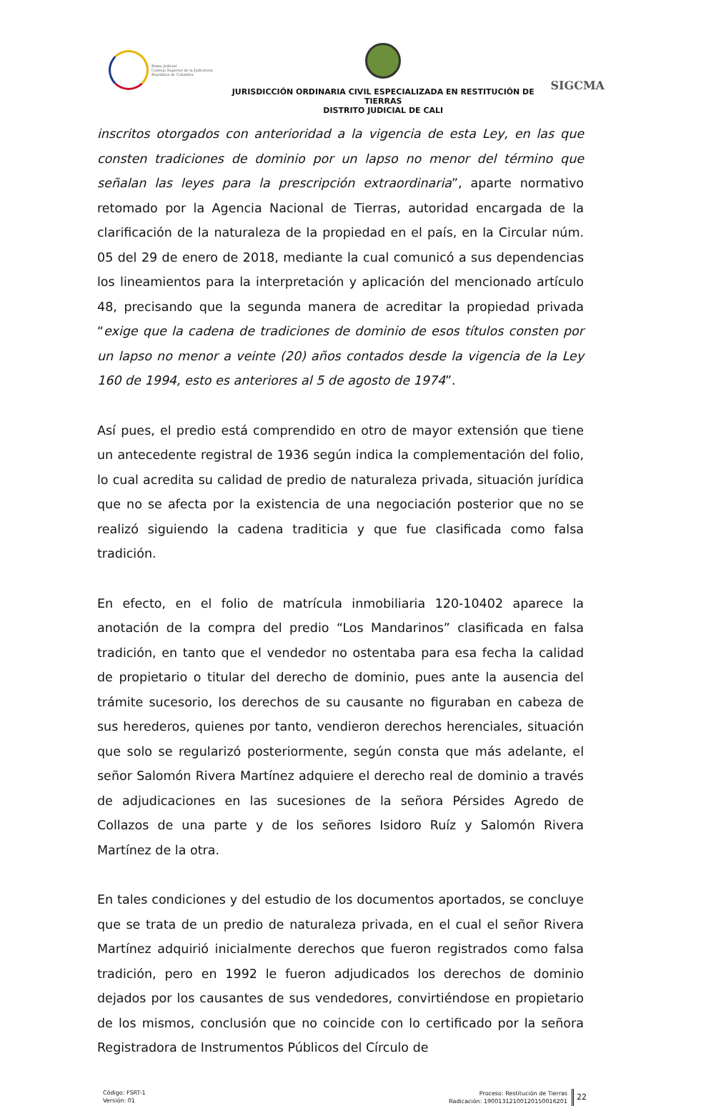Rama Judicial
Consejo Superior de la Judicatura
República de Colombia
JURISDICCIÓN ORDINARIA CIVIL ESPECIALIZADA EN RESTITUCIÓN DE TIERRAS
DISTRITO JUDICIAL DE CALI
SIGCMA
inscritos otorgados con anterioridad a la vigencia de esta Ley, en las que consten tradiciones de dominio por un lapso no menor del término que señalan las leyes para la prescripción extraordinaria”, aparte normativo retomado por la Agencia Nacional de Tierras, autoridad encargada de la clarificación de la naturaleza de la propiedad en el país, en la Circular núm. 05 del 29 de enero de 2018, mediante la cual comunicó a sus dependencias los lineamientos para la interpretación y aplicación del mencionado artículo 48, precisando que la segunda manera de acreditar la propiedad privada “exige que la cadena de tradiciones de dominio de esos títulos consten por un lapso no menor a veinte (20) años contados desde la vigencia de la Ley 160 de 1994, esto es anteriores al 5 de agosto de 1974”.
Así pues, el predio está comprendido en otro de mayor extensión que tiene un antecedente registral de 1936 según indica la complementación del folio, lo cual acredita su calidad de predio de naturaleza privada, situación jurídica que no se afecta por la existencia de una negociación posterior que no se realizó siguiendo la cadena traditicia y que fue clasificada como falsa tradición.
En efecto, en el folio de matrícula inmobiliaria 120-10402 aparece la anotación de la compra del predio “Los Mandarinos” clasificada en falsa tradición, en tanto que el vendedor no ostentaba para esa fecha la calidad de propietario o titular del derecho de dominio, pues ante la ausencia del trámite sucesorio, los derechos de su causante no figuraban en cabeza de sus herederos, quienes por tanto, vendieron derechos herenciales, situación que solo se regularizó posteriormente, según consta que más adelante, el señor Salomón Rivera Martínez adquiere el derecho real de dominio a través de adjudicaciones en las sucesiones de la señora Pérsides Agredo de Collazos de una parte y de los señores Isidoro Ruíz y Salomón Rivera Martínez de la otra.
En tales condiciones y del estudio de los documentos aportados, se concluye que se trata de un predio de naturaleza privada, en el cual el señor Rivera Martínez adquirió inicialmente derechos que fueron registrados como falsa tradición, pero en 1992 le fueron adjudicados los derechos de dominio dejados por los causantes de sus vendedores, convirtiéndose en propietario de los mismos, conclusión que no coincide con lo certificado por la señora Registradora de Instrumentos Públicos del Círculo de
Código: FSRT-1
Versión: 01
Proceso: Restitución de Tierras
Radicación: 19001312100120150016201
22